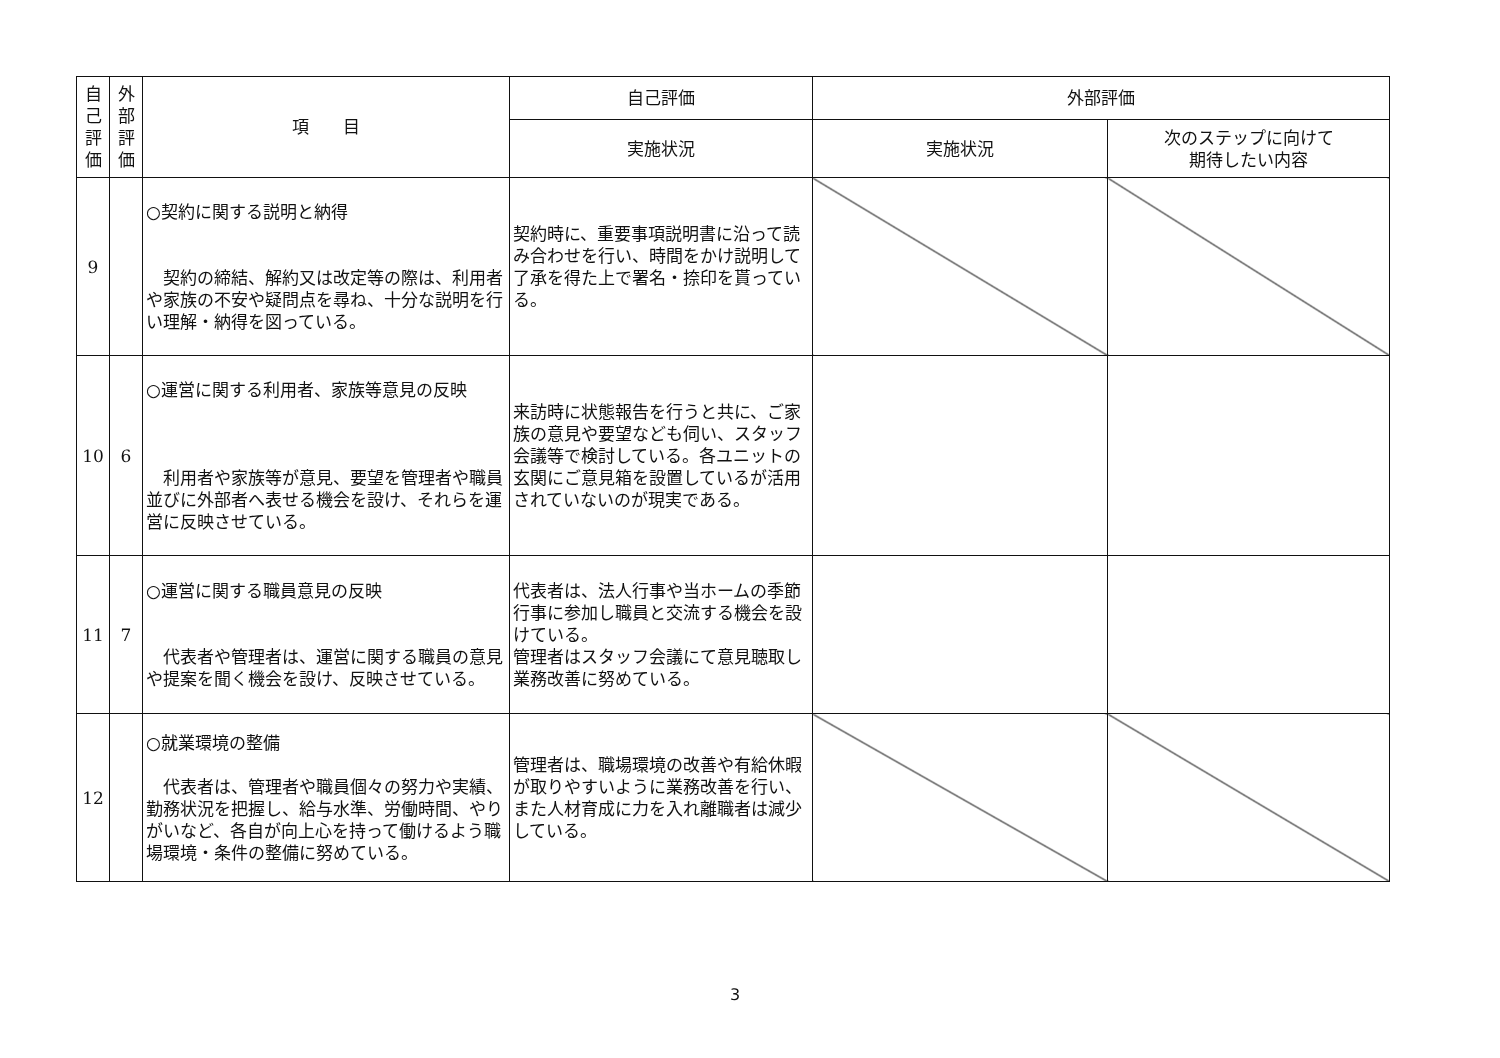| 自己評価 | 外部評価 | 項 目 | 自己評価 | 外部評価 | |
| --- | --- | --- | --- | --- | --- |
| | | | 実施状況 | 実施状況 | 次のステップに向けて 期待したい内容 |
| 9 | | ○契約に関する説明と納得 契約の締結、解約又は改定等の際は、利用者や家族の不安や疑問点を尋ね、十分な説明を行い理解・納得を図っている。 | 契約時に、重要事項説明書に沿って読み合わせを行い、時間をかけ説明して了承を得た上で署名・捺印を貰っている。 | | |
| 10 | 6 | ○運営に関する利用者、家族等意見の反映 利用者や家族等が意見、要望を管理者や職員並びに外部者へ表せる機会を設け、それらを運営に反映させている。 | 来訪時に状態報告を行うと共に、ご家族の意見や要望なども伺い、スタッフ会議等で検討している。各ユニットの玄関にご意見箱を設置しているが活用されていないのが現実である。 | | |
| 11 | 7 | ○運営に関する職員意見の反映 代表者や管理者は、運営に関する職員の意見や提案を聞く機会を設け、反映させている。 | 代表者は、法人行事や当ホームの季節行事に参加し職員と交流する機会を設けている。 管理者はスタッフ会議にて意見聴取し業務改善に努めている。 | | |
| 12 | | ○就業環境の整備 代表者は、管理者や職員個々の努力や実績、勤務状況を把握し、給与水準、労働時間、やりがいなど、各自が向上心を持って働けるよう職場環境・条件の整備に努めている。 | 管理者は、職場環境の改善や有給休暇が取りやすいように業務改善を行い、また人材育成に力を入れ離職者は減少している。 | | |
3